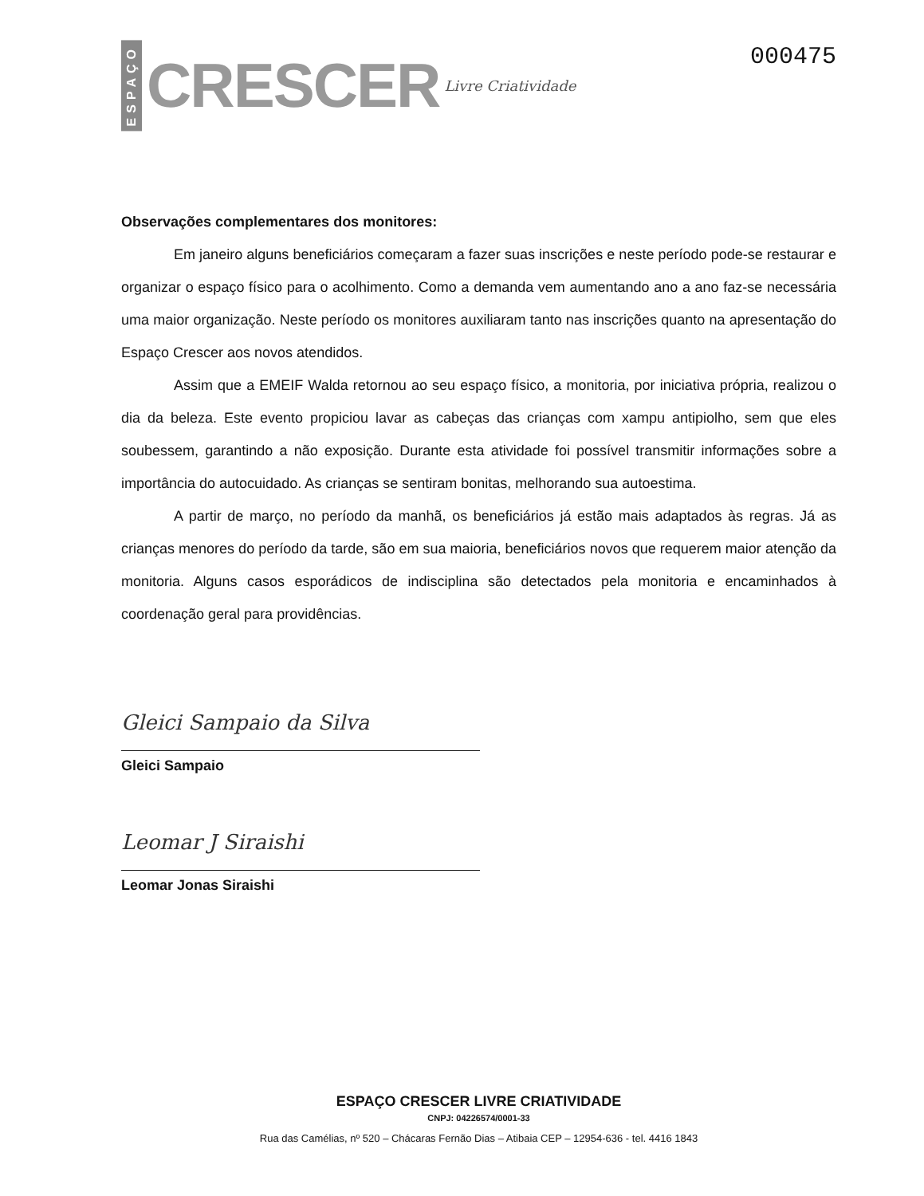ESPAÇO CRESCER Livre Criatividade
000475
Observações complementares dos monitores:
Em janeiro alguns beneficiários começaram a fazer suas inscrições e neste período pode-se restaurar e organizar o espaço físico para o acolhimento. Como a demanda vem aumentando ano a ano faz-se necessária uma maior organização. Neste período os monitores auxiliaram tanto nas inscrições quanto na apresentação do Espaço Crescer aos novos atendidos.
Assim que a EMEIF Walda retornou ao seu espaço físico, a monitoria, por iniciativa própria, realizou o dia da beleza. Este evento propiciou lavar as cabeças das crianças com xampu antipiolho, sem que eles soubessem, garantindo a não exposição. Durante esta atividade foi possível transmitir informações sobre a importância do autocuidado. As crianças se sentiram bonitas, melhorando sua autoestima.
A partir de março, no período da manhã, os beneficiários já estão mais adaptados às regras. Já as crianças menores do período da tarde, são em sua maioria, beneficiários novos que requerem maior atenção da monitoria. Alguns casos esporádicos de indisciplina são detectados pela monitoria e encaminhados à coordenação geral para providências.
Gleici Sampaio da Silva
Gleici Sampaio
Leomar J Siraishi
Leomar Jonas Siraishi
ESPAÇO CRESCER LIVRE CRIATIVIDADE
CNPJ: 04226574/0001-33
Rua das Camélias, nº 520 – Chácaras Fernão Dias – Atibaia CEP – 12954-636 - tel. 4416 1843